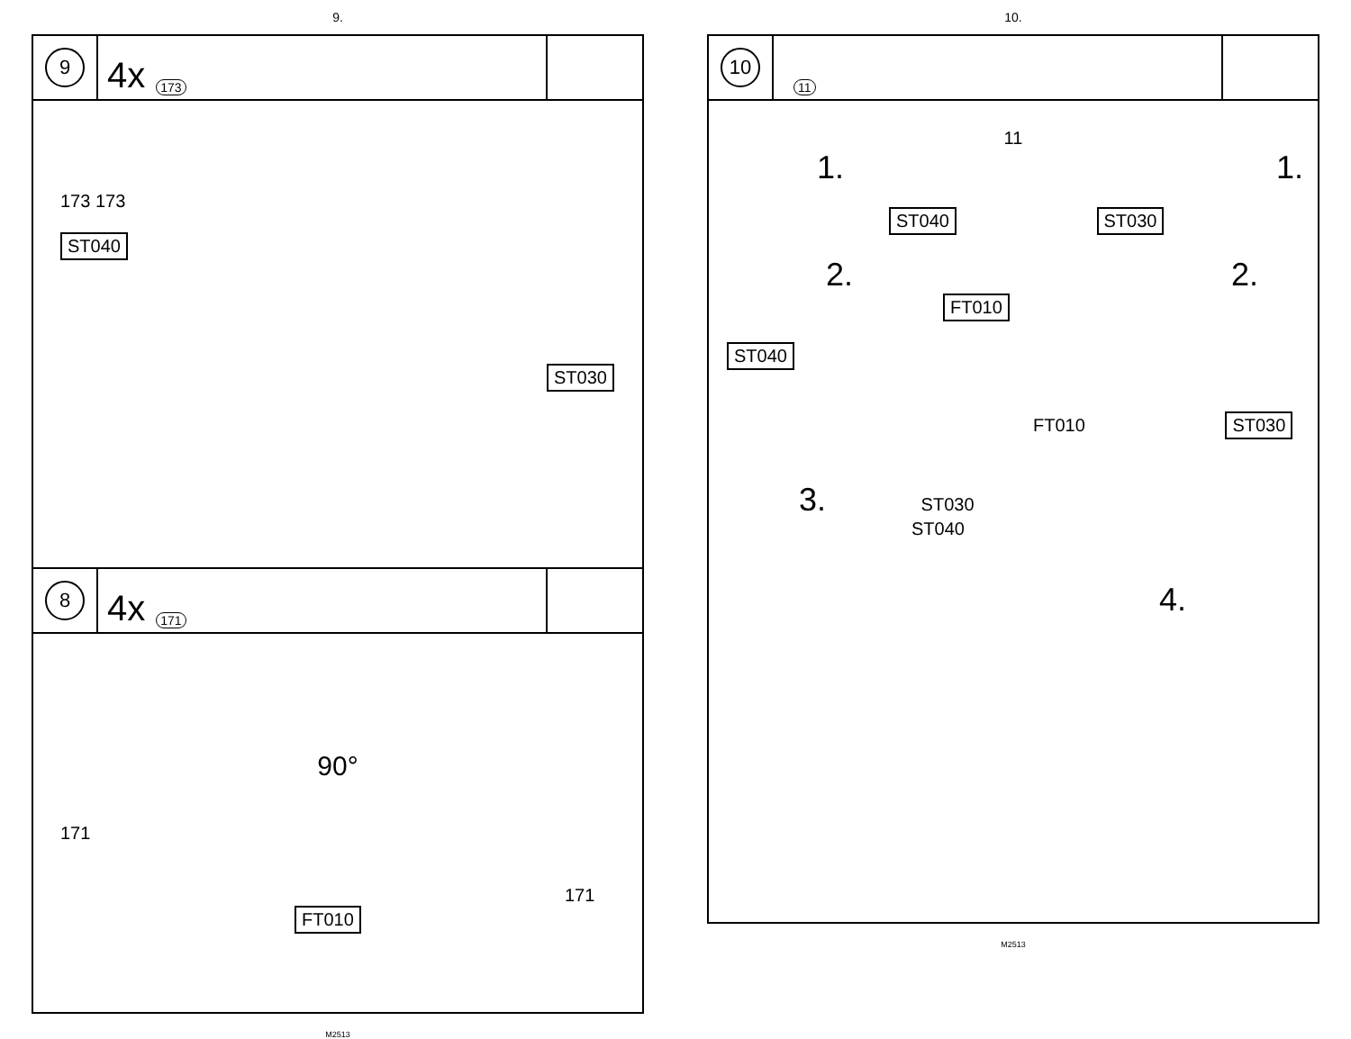9.
9
4x 173
173 173
ST040
ST030
8
4x 171
90°
171
171
FT010
M2513
10.
10
11
11
1. 1.
ST040 ST030
2. 2.
FT010
ST040
FT010 ST030
3. ST030
ST040
4.
M2513